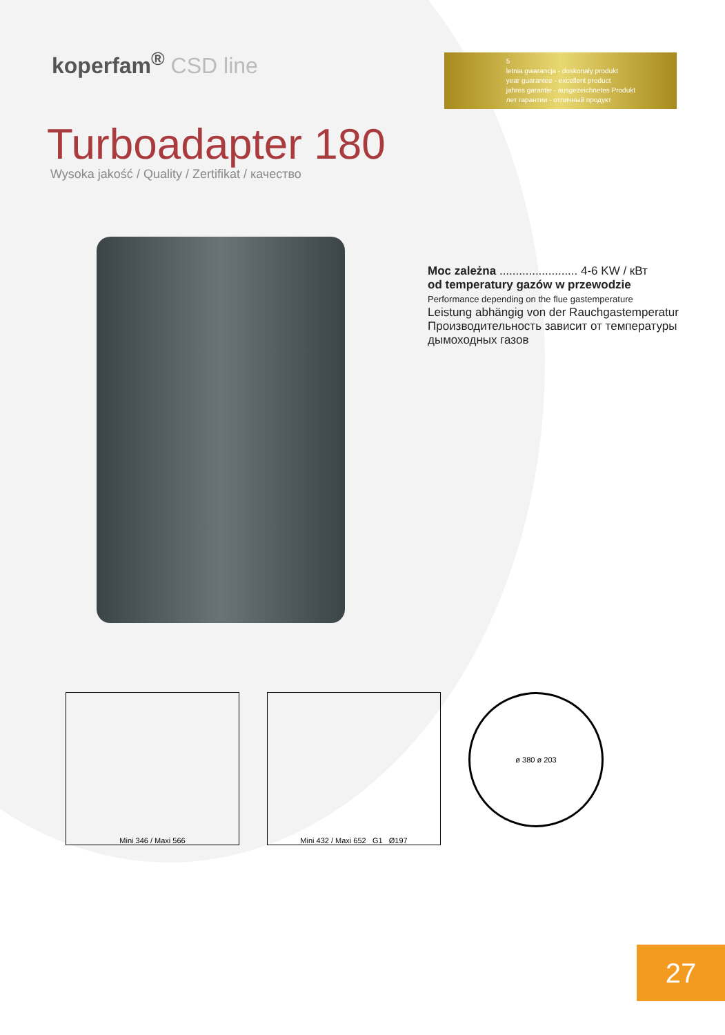koperfam<sup>®</sup> CSD line
5
letnia gwarancja - doskonały produkt
year guarantee - excellent product
jahres garantie - ausgezeichnetes Produkt
лет гарантии - отличный продукт
Turboadapter 180
Wysoka jakość / Quality / Zertifikat / качество
Moc zależna ........................ 4-6 KW / кВт
od temperatury gazów w przewodzie
Performance depending on the flue gastemperature
Leistung abhängig von der Rauchgastemperatur
Производительность зависит от температуры дымоходных газов
Mini 346 / Maxi 566 Mini 432 / Maxi 652 G1 Ø197
ø 380 ø 203
27